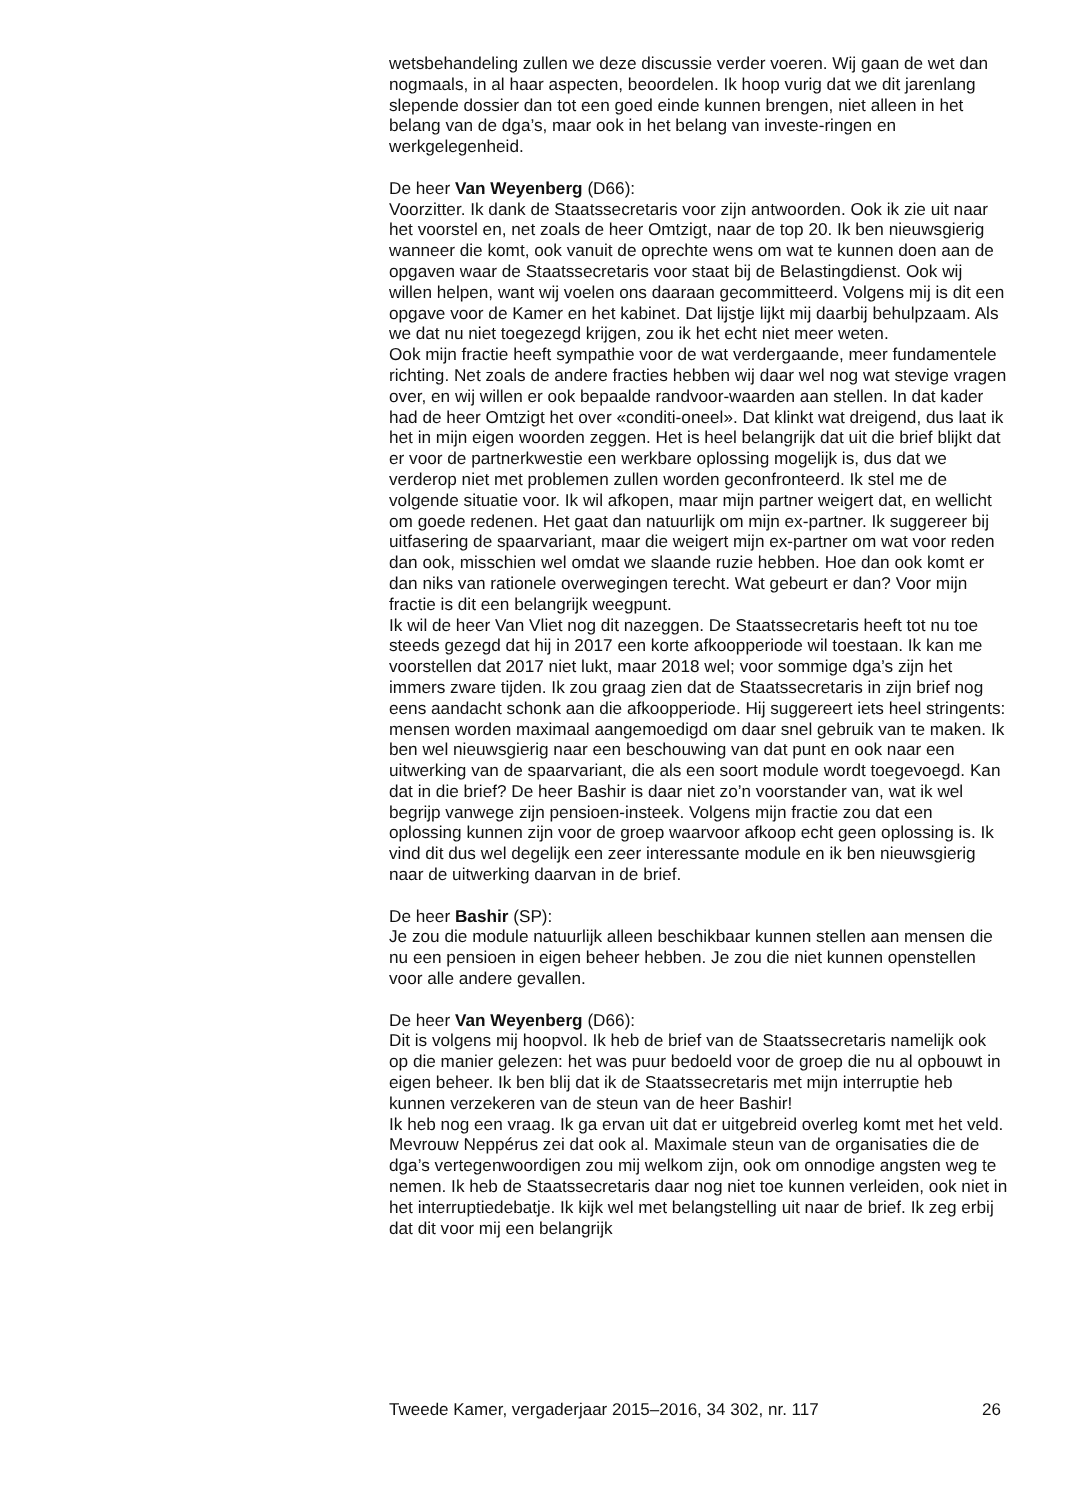wetsbehandeling zullen we deze discussie verder voeren. Wij gaan de wet dan nogmaals, in al haar aspecten, beoordelen. Ik hoop vurig dat we dit jarenlang slepende dossier dan tot een goed einde kunnen brengen, niet alleen in het belang van de dga’s, maar ook in het belang van investe-ringen en werkgelegenheid.
De heer Van Weyenberg (D66):
Voorzitter. Ik dank de Staatssecretaris voor zijn antwoorden. Ook ik zie uit naar het voorstel en, net zoals de heer Omtzigt, naar de top 20. Ik ben nieuwsgierig wanneer die komt, ook vanuit de oprechte wens om wat te kunnen doen aan de opgaven waar de Staatssecretaris voor staat bij de Belastingdienst. Ook wij willen helpen, want wij voelen ons daaraan gecommitteerd. Volgens mij is dit een opgave voor de Kamer en het kabinet. Dat lijstje lijkt mij daarbij behulpzaam. Als we dat nu niet toegezegd krijgen, zou ik het echt niet meer weten.
Ook mijn fractie heeft sympathie voor de wat verdergaande, meer fundamentele richting. Net zoals de andere fracties hebben wij daar wel nog wat stevige vragen over, en wij willen er ook bepaalde randvoor-waarden aan stellen. In dat kader had de heer Omtzigt het over «conditi-oneel». Dat klinkt wat dreigend, dus laat ik het in mijn eigen woorden zeggen. Het is heel belangrijk dat uit die brief blijkt dat er voor de partnerkwestie een werkbare oplossing mogelijk is, dus dat we verderop niet met problemen zullen worden geconfronteerd. Ik stel me de volgende situatie voor. Ik wil afkopen, maar mijn partner weigert dat, en wellicht om goede redenen. Het gaat dan natuurlijk om mijn ex-partner. Ik suggereer bij uitfasering de spaarvariant, maar die weigert mijn ex-partner om wat voor reden dan ook, misschien wel omdat we slaande ruzie hebben. Hoe dan ook komt er dan niks van rationele overwegingen terecht. Wat gebeurt er dan? Voor mijn fractie is dit een belangrijk weegpunt.
Ik wil de heer Van Vliet nog dit nazeggen. De Staatssecretaris heeft tot nu toe steeds gezegd dat hij in 2017 een korte afkoopperiode wil toestaan. Ik kan me voorstellen dat 2017 niet lukt, maar 2018 wel; voor sommige dga’s zijn het immers zware tijden. Ik zou graag zien dat de Staatssecretaris in zijn brief nog eens aandacht schonk aan die afkoopperiode. Hij suggereert iets heel stringents: mensen worden maximaal aangemoedigd om daar snel gebruik van te maken. Ik ben wel nieuwsgierig naar een beschouwing van dat punt en ook naar een uitwerking van de spaarvariant, die als een soort module wordt toegevoegd. Kan dat in die brief? De heer Bashir is daar niet zo’n voorstander van, wat ik wel begrijp vanwege zijn pensioen-insteek. Volgens mijn fractie zou dat een oplossing kunnen zijn voor de groep waarvoor afkoop echt geen oplossing is. Ik vind dit dus wel degelijk een zeer interessante module en ik ben nieuwsgierig naar de uitwerking daarvan in de brief.
De heer Bashir (SP):
Je zou die module natuurlijk alleen beschikbaar kunnen stellen aan mensen die nu een pensioen in eigen beheer hebben. Je zou die niet kunnen openstellen voor alle andere gevallen.
De heer Van Weyenberg (D66):
Dit is volgens mij hoopvol. Ik heb de brief van de Staatssecretaris namelijk ook op die manier gelezen: het was puur bedoeld voor de groep die nu al opbouwt in eigen beheer. Ik ben blij dat ik de Staatssecretaris met mijn interruptie heb kunnen verzekeren van de steun van de heer Bashir!
Ik heb nog een vraag. Ik ga ervan uit dat er uitgebreid overleg komt met het veld. Mevrouw Neppérus zei dat ook al. Maximale steun van de organisaties die de dga’s vertegenwoordigen zou mij welkom zijn, ook om onnodige angsten weg te nemen. Ik heb de Staatssecretaris daar nog niet toe kunnen verleiden, ook niet in het interruptiedebatje. Ik kijk wel met belangstelling uit naar de brief. Ik zeg erbij dat dit voor mij een belangrijk
Tweede Kamer, vergaderjaar 2015–2016, 34 302, nr. 117 26